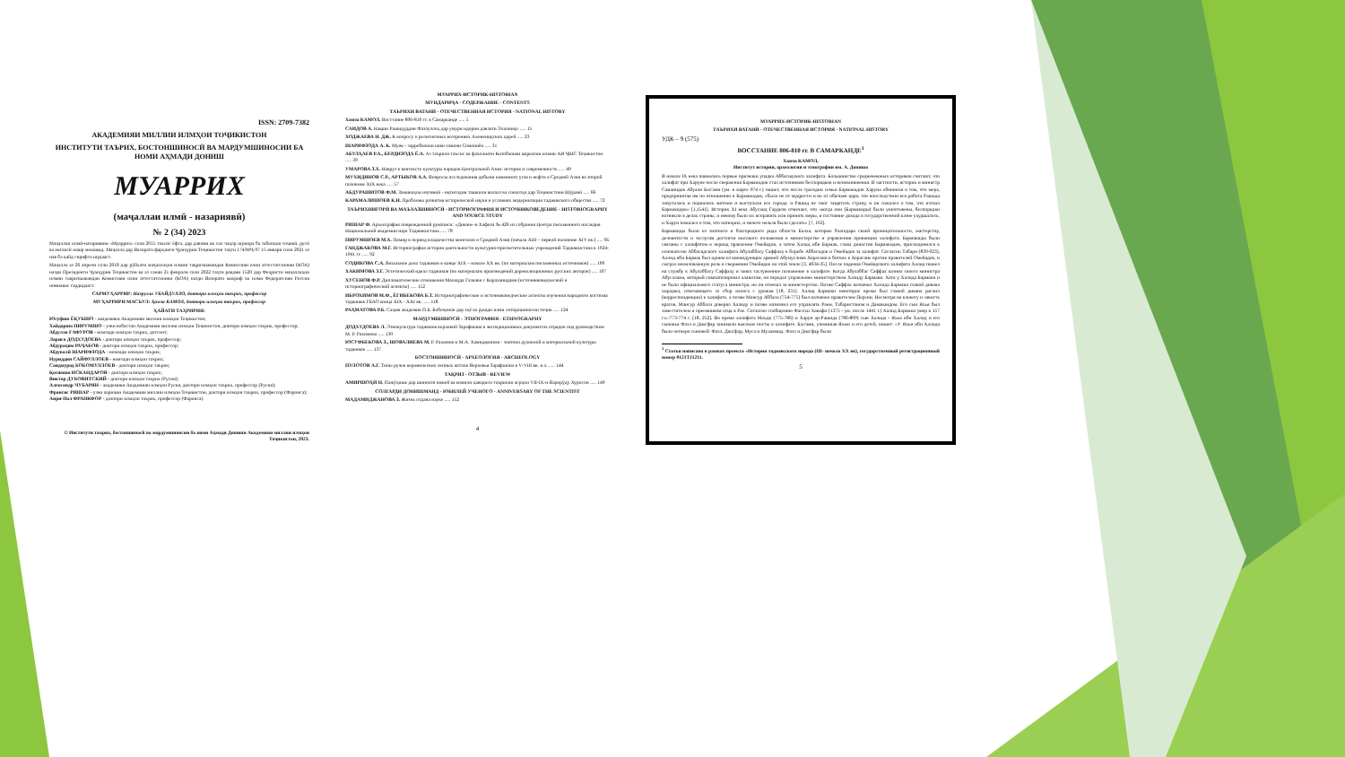ISSN: 2709-7382
АКАДЕМИЯИ МИЛЛИИ ИЛМҲОИ ТОҶИКИСТОН
ИНСТИТУТИ ТАЪРИХ, БОСТОНШИНОСӢ ВА МАРДУМШИНОСИИ БА НОМИ АҲМАДИ ДОНИШ
МУАРРИХ
(маҷаллаи илмӣ - назариявӣ)
№ 2 (34) 2023
Маҷаллаи илмӣ-назариявии «Муаррих» соли 2015 таъсис ёфта, дар давоми як сол чаҳор шумора ба забонҳои тоҷикӣ, русӣ ва англисӣ нашр мешавад. Маҷалла дар Вазорати фарҳанги Ҷумҳурии Тоҷикистон таҳти 174/МҶ-97 15 январи соли 2021 аз нав ба қайд гирифта шудааст.
Маҷалла аз 26 апрели соли 2018 дар рӯйхати маҷаллаҳои илмии тақризшавандаи Комиссияи олии аттестатсионии (КОА) назди Президенти Ҷумҳурии Тоҷикистон ва аз санаи 21 феврали соли 2022 таҳти рақами 1520 дар Феҳристи маҷаллаҳои илмии тақризшавандаи Комиссияи олии аттестатсионии (КОА) назди Вазорати маориф ва илми Федератсияи Россия номнавис гардидааст.
САРМУҲАРРИР: Назрулло УБАЙДУЛЛО, доктори илмҳои таърих, профессор
МУҲАРРИРИ МАСЪУЛ: Ҳамза КАМОЛ, доктори илмҳои таърих, профессор
ҲАЙАТИ ТАҲРИРИЯ:
Юсуфшо ЁҚУБШО - академики Академияи миллии илмҳои Тоҷикистон;
Хайдаршо ПИРУМШО - узви вобастаи Академияи миллии илмҳои Тоҷикистон, доктори илмҳои таърих, профессор;
Абдулло ҒАФУРОВ - номзади илмҳои таърих, дотсент;
Лариса ДОДХУДОЕВА - доктори илмҳои таърих, профессор;
Абдураҳим РАҶАБОВ - доктори илмҳои таърих, профессор;
Абдувалӣ ШАРИФЗОДА - номзади илмҳои таърих;
Нуриддин САЙФУЛЛОЕВ - номзади илмҳои таърих;
Саидмурод БОБОМУЛЛОЕВ - доктори илмҳои таърих;
Қосимшо ИСКАНДАРОВ - доктори илмҳои таърих;
Виктор ДУБОВИТСКИЙ - доктори илмҳои таърих (Русия);
Александр ЧУБАРЯН - академики Академияи илмҳои Русия, доктори илмҳои таърих, профессор (Русия);
Франсис РИШАР - узви хориҷии Академияи миллии илмҳои Тоҷикистон, доктори илмҳои таърих, профессор (Фаронса);
Анри-Пол ФРАНКФОР - доктори илмҳои таърих, профессор (Фаронса).
© Институти таърих, бостоншиносӣ ва мардумшиносии ба номи Аҳмади Дониши Академияи миллии илмҳои Тоҷикистон, 2023.
МУАРРИХ-ИСТОРИК-HISTORIAN
МУНДАРИҶА - СОДЕРЖАНИЕ - CONTENTS
ТАЪРИХИ ВАТАНӢ - ОТЕЧЕСТВЕННАЯ ИСТОРИЯ - NATIONAL HISTORY
Хамза КАМОЛ. Восстание 806-810 гг. в Самарканде ..... 5
САИДОВ А. Нақши Рашидуддин Фазлуллоҳ дар умури идории давлати Элхониҳо ..... 15
ХОДЖАЕВА Н. ДЖ. К вопросу о религиозных воззрениях Ахеменидских царей ..... 23
ШАРИФЗОДА А. К. Мунк - зарробхонаи нави замони Сомониён ..... 31
АБУЛҲАЕВ Р.А., БЕРДИЗОДА Ё.А. Аз таърихи таъсис ва фаъолияти Китобхонаи марказии илмии АИ ҶШС Тоҷикистон ..... 39
УМАРОВА З.Х. Навруз в контексте культуры народов Центральной Азии: история и современность ..... 49
МУХИДИНОВ С.Р., АРТЫКОВ А.А. Вопросы исследования добычи каменного угля и нефти в Средней Азии во второй половине XIX века ..... 57
АБДУРАШИТОВ Ф.М. Заминаҳои иҷтимоӣ - иқтисодии ташкили колхоз ва совхозҳо дар Тоҷикистони Шӯравӣ ..... 66
КАРАМАЛИШОЕВ К.Н. Проблемы развития исторической науки в условиях модернизации таджикского общества ..... 72
ТАЪРИХНИГОРӢ ВА МАЪХАЗШИНОСӢ - ИСТОРИОГРАФИЯ И ИСТОЧНИКОВЕДЕНИЕ - HISTORIOGRAPHY AND SOURCE STUDY
РИШАР Ф. Археография поврежденной рукописи: «Диван»-и Хафиза № 426 из собрания Центра письменного наследия Национальной академии наук Таджикистана ..... 78
ПИРУМШОЕВ М.Х. Памир в период владычества монголов в Средней Азии (начала XIII – первой половине XIV вв.) ..... 85
ГАНДЖАКОВА М.Г. Историография истории деятельности культурно-просветительных учреждений Таджикистана в 1924-1941 гг. ..... 92
СОДИКОВА С.А. Вязальное дело таджиков в конце XIX – начале XX вв. (по материалам письменных источников) ..... 100
ХАКИМОВА З.Г. Эстетический идеал таджиков (по материалам произведений дореволюционных русских авторов) ..... 107
ХУСЕНОВ Ф.Р. Дипломатические отношения Махмуда Газнави с Караханидами (источниковедческий и историографический аспекты) ..... 112
ИБРОХИМОВ М.Ф., ЁГИБЕКОВА Б.Т. Историографические и источниковедческие аспекты изучения народного костюма таджиков ГБАО конца XIX - XXI вв. ..... 118
РАҲМАТОВА Р.Б. Саҳми академик П.Б. Бобоҷонов дар эҳё ва рушди илми ситорашиносии тоҷик ..... 124
МАРДУМШИНОСӢ - ЭТНОГРАФИЯ - ETHNOGRAPHY
ДОДХУДОЕВА Л. Этнокультура таджиков верховий Зарафшана в экспедиционных документах отрядов под руководством М. Р. Рахимова ..... 130
ЮСУФБЕКОВА З., ШОВАЛИЕВА М. Р. Рахимов и М.А. Хамиджанова - знатоки духовной и материальной культуры таджиков ..... 137
БОСТОНШИНОСӢ - АРХЕОЛОГИЯ - ARCHEOLOGY
ПУЛОТОВ А.Г. Типы ручек керамических лепных котлов Верховья Зарафшона в V-VIII вв. н.э. ..... 144
ТАҚРИЗ - ОТЗЫВ - REVIEW
АМИРШОҲӢ Н. Пажӯҳише дар шинохти вожей ва комили ҳаводиси таърихии асрҳои VII-IX-и Варорӯду Хуросон ..... 149
СОЛГАРДИ ДОНИШМАНД - ЮБИЛЕЙ УЧЕНОГО - ANNIVERSARY OF THE SCIENTIST
МАДАМИДЖАНОВА З. Жизнь отдана науке ..... 152
4
МУАРРИХ-ИСТОРИК-HISTORIAN
ТАЪРИХИ ВАТАНӢ - ОТЕЧЕСТВЕННАЯ ИСТОРИЯ - NATIONAL HISTORY
УДК – 9 (575)
ВОССТАНИЕ 806-810 гг. В САМАРКАНДЕ<sup>1</sup>
Хамза КАМОЛ,
Институт истории, археологии и этнографии им. А. Дониша
В начале IX века появились первые признаки упадка Аббасидского халифата. Большинство средневековых историков считают, что халифат при Харуне после свержения Бармакидов стал источником беспорядков и неповиновения. В частности, историк и министр Саманидов Абуали Бал'ами (ум. в марте 974 г.) пишет, что после трагедии семьи Бармакидов Харуна обвинили в том, что мера, предпринятая им по отношению к Бармакидам, «была не от мудрости и не от обычаев царя, что впоследствии вся работа Рашида замутилась и поднялись мятежи и выступали все города, и Рашид не смог защитить страну, и он сожалел о том, что изгнал Бармакидов» [1,1541]. Историк XI века Абусаид Гардизи отмечает, что «когда они (Бармакиды) были уничтожены, беспорядки возникли в делах страны, и некому было их исправить или принять меры, и состояние дохода в государственной казне ухудшалось, и Харун пожалел о том, что натворил, и ничего нельзя было сделать» [7, 163].
Бармакиды были из знатного и благородного рода области Балха, которые благодаря своей проницательности, мастерству, деловитости и заслугам достигли высокого положения в министерстве и управлении провинции халифата. Бармакиды были связаны с халифатом в период правления Омейядов, а затем Халид ибн Бармак, глава династии Бармакидов, присоединился к основателю Аббасидского халифата Абулаббасу Саффаху в борьбе Аббасидов и Омейядов за халифат. Согласно Табари (839-923), Халид ибн Бармак был одним из командующих армией Абумуслима Хорасани в битвах в Хорасане против правителей Омейядов, и сыграл немаловажную роль в свержении Омейядов на этой земле [3, 4034-35]. После падения Омейядского халифата Халид пошел на службу к Абулаббасу Саффаху и занял заслуженное положение в халифате. Когда Абулаббас Саффах казнил своего министра Абусалама, который симпатизировал алавитам, он передал управление министерством Халиду Бармаки. Хотя у Халида Бармаки и не было официального статуса министра, но он отвечал за министерство. Позже Саффах назначил Халида Бармаки главой дивана хираджа, отвечающего за сбор налога с урожая [18, 231]. Халид Бармаки некоторое время был главой дивана расаил (корреспонденции) в халифате, а позже Мансур Аббаси (754-775) был назначен правителем Персии. Несмотря на клевету и зависть врагов, Мансур Аббаси доверял Халиду и позже назначил его управлять Раем, Табаристаном и Дамавандом. Его сын Яхья был заместителем и преемником отца в Рае. Согласно сообщению Фасехи Хавафи (1375 - ум. после 1441 г.) Халид Бармаки умер в 157 г.х./773-774 г. [18, 252]. Во время халифата Махди (775-786) и Харун ар-Рашида (786-809) сын Халида - Яхья ибн Халид и его сыновья Фазл и Джа'фар занимали высокие посты в халифате. Бал'ами, упоминая Яхью и его детей, пишет: «У Яхьи ибн Халида было четверо сыновей: Фазл, Джа'фар, Муса и Мухаммад. Фазл и Джа'фар были
<sup>1</sup> Статья написана в рамках проекта «История таджикского народа (III- начало XX вв), государственный регистрационный номер 0121TJ1211.
5